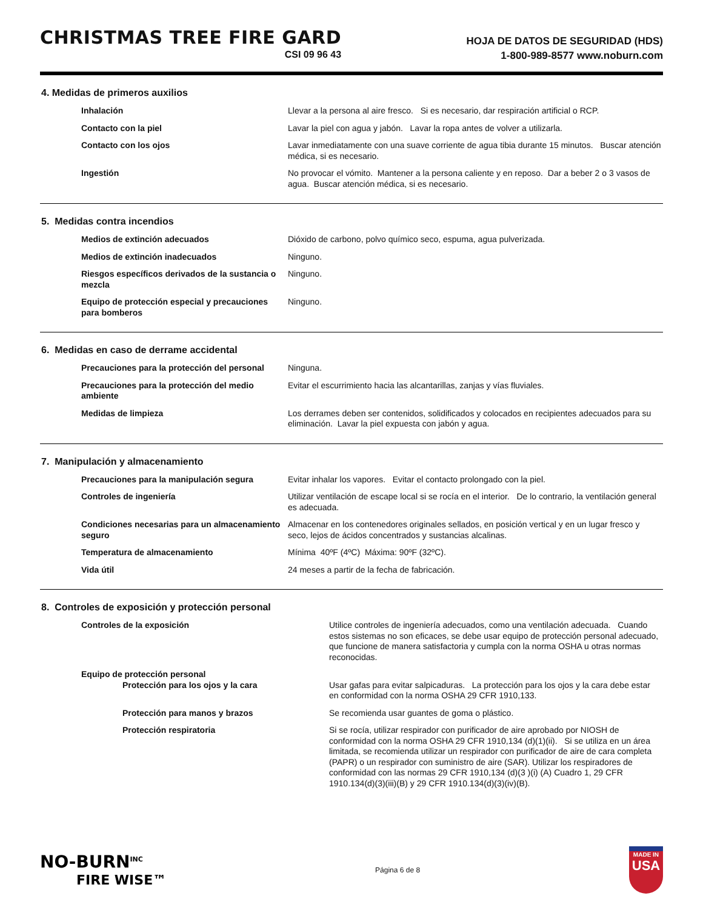CHRISTMAS TREE FIRE GARD
CSI 09 96 43
HOJA DE DATOS DE SEGURIDAD (HDS)
1-800-989-8577 www.noburn.com
4. Medidas de primeros auxilios
| Inhalación | Llevar a la persona al aire fresco. Si es necesario, dar respiración artificial o RCP. |
| Contacto con la piel | Lavar la piel con agua y jabón. Lavar la ropa antes de volver a utilizarla. |
| Contacto con los ojos | Lavar inmediatamente con una suave corriente de agua tibia durante 15 minutos. Buscar atención médica, si es necesario. |
| Ingestión | No provocar el vómito. Mantener a la persona caliente y en reposo. Dar a beber 2 o 3 vasos de agua. Buscar atención médica, si es necesario. |
5. Medidas contra incendios
| Medios de extinción adecuados | Dióxido de carbono, polvo químico seco, espuma, agua pulverizada. |
| Medios de extinción inadecuados | Ninguno. |
| Riesgos específicos derivados de la sustancia o mezcla | Ninguno. |
| Equipo de protección especial y precauciones para bomberos | Ninguno. |
6. Medidas en caso de derrame accidental
| Precauciones para la protección del personal | Ninguna. |
| Precauciones para la protección del medio ambiente | Evitar el escurrimiento hacia las alcantarillas, zanjas y vías fluviales. |
| Medidas de limpieza | Los derrames deben ser contenidos, solidificados y colocados en recipientes adecuados para su eliminación. Lavar la piel expuesta con jabón y agua. |
7. Manipulación y almacenamiento
| Precauciones para la manipulación segura | Evitar inhalar los vapores. Evitar el contacto prolongado con la piel. |
| Controles de ingeniería | Utilizar ventilación de escape local si se rocía en el interior. De lo contrario, la ventilación general es adecuada. |
| Condiciones necesarias para un almacenamiento seguro | Almacenar en los contenedores originales sellados, en posición vertical y en un lugar fresco y seco, lejos de ácidos concentrados y sustancias alcalinas. |
| Temperatura de almacenamiento | Mínima 40ºF (4ºC) Máxima: 90ºF (32ºC). |
| Vida útil | 24 meses a partir de la fecha de fabricación. |
8. Controles de exposición y protección personal
| Controles de la exposición | Utilice controles de ingeniería adecuados, como una ventilación adecuada. Cuando estos sistemas no son eficaces, se debe usar equipo de protección personal adecuado, que funcione de manera satisfactoria y cumpla con la norma OSHA u otras normas reconocidas. |
| Equipo de protección personal | |
| Protección para los ojos y la cara | Usar gafas para evitar salpicaduras. La protección para los ojos y la cara debe estar en conformidad con la norma OSHA 29 CFR 1910,133. |
| Protección para manos y brazos | Se recomienda usar guantes de goma o plástico. |
| Protección respiratoria | Si se rocía, utilizar respirador con purificador de aire aprobado por NIOSH de conformidad con la norma OSHA 29 CFR 1910,134 (d)(1)(ii). Si se utiliza en un área limitada, se recomienda utilizar un respirador con purificador de aire de cara completa (PAPR) o un respirador con suministro de aire (SAR). Utilizar los respiradores de conformidad con las normas 29 CFR 1910,134 (d)(3 )(i) (A) Cuadro 1, 29 CFR 1910.134(d)(3)(iii)(B) y 29 CFR 1910.134(d)(3)(iv)(B). |
NO-BURN<sup>INC</sup>
FIRE WISE™
Página 6 de 8
MADE IN
USA